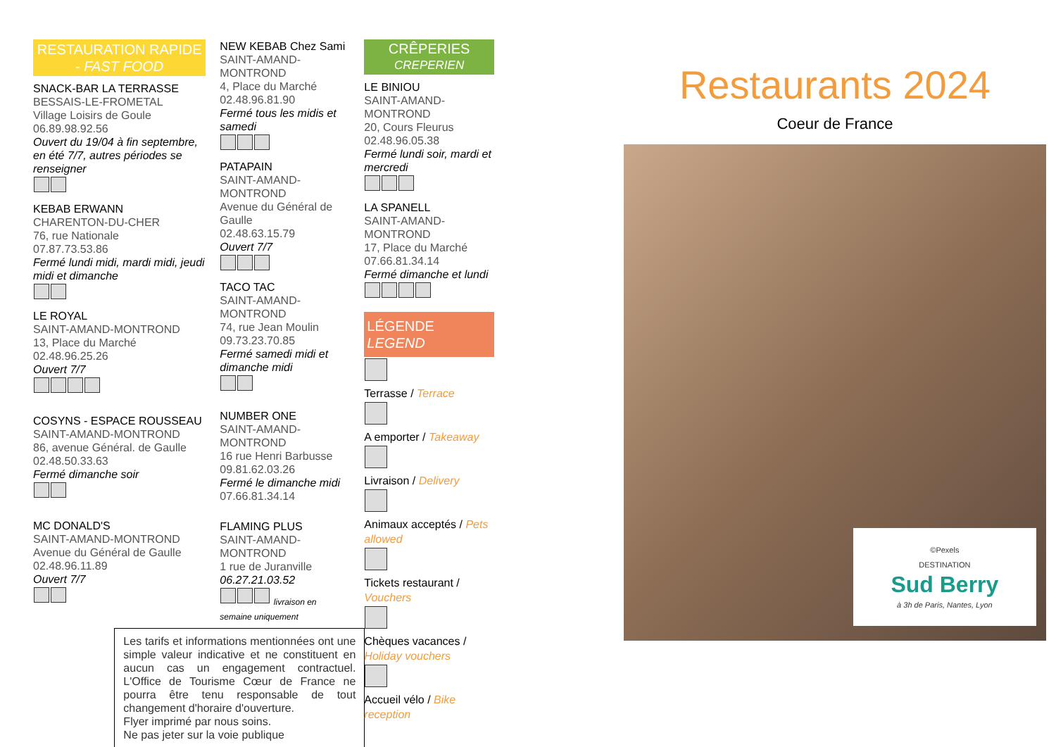RESTAURATION RAPIDE - FAST FOOD
SNACK-BAR LA TERRASSE
BESSAIS-LE-FROMETAL
Village Loisirs de Goule
06.89.98.92.56
Ouvert du 19/04 à fin septembre, en été 7/7, autres périodes se renseigner
KEBAB ERWANN
CHARENTON-DU-CHER
76, rue Nationale
07.87.73.53.86
Fermé lundi midi, mardi midi, jeudi midi et dimanche
LE ROYAL
SAINT-AMAND-MONTROND
13, Place du Marché
02.48.96.25.26
Ouvert 7/7
COSYNS - ESPACE ROUSSEAU
SAINT-AMAND-MONTROND
86, avenue Général. de Gaulle
02.48.50.33.63
Fermé dimanche soir
MC DONALD'S
SAINT-AMAND-MONTROND
Avenue du Général de Gaulle
02.48.96.11.89
Ouvert 7/7
NEW KEBAB Chez Sami
SAINT-AMAND-MONTROND
4, Place du Marché
02.48.96.81.90
Fermé tous les midis et samedi
PATAPAIN
SAINT-AMAND-MONTROND
Avenue du Général de Gaulle
02.48.63.15.79
Ouvert 7/7
TACO TAC
SAINT-AMAND-MONTROND
74, rue Jean Moulin
09.73.23.70.85
Fermé samedi midi et dimanche midi
NUMBER ONE
SAINT-AMAND-MONTROND
16 rue Henri Barbusse
09.81.62.03.26
Fermé le dimanche midi
07.66.81.34.14
FLAMING PLUS
SAINT-AMAND-MONTROND
1 rue de Juranville
06.27.21.03.52
livraison en semaine uniquement
Les tarifs et informations mentionnées ont une simple valeur indicative et ne constituent en aucun cas un engagement contractuel. L'Office de Tourisme Cœur de France ne pourra être tenu responsable de tout changement d'horaire d'ouverture.
Flyer imprimé par nous soins.
Ne pas jeter sur la voie publique
CRÊPERIES
CREPERIEN
LE BINIOU
SAINT-AMAND-MONTROND
20, Cours Fleurus
02.48.96.05.38
Fermé lundi soir, mardi et mercredi
LA SPANELL
SAINT-AMAND-MONTROND
17, Place du Marché
07.66.81.34.14
Fermé dimanche et lundi
LÉGENDE
LEGEND
Terrasse / Terrace
A emporter / Takeaway
Livraison / Delivery
Animaux acceptés / Pets allowed
Tickets restaurant / Vouchers
Chèques vacances / Holiday vouchers
Accueil vélo / Bike reception
Restaurants 2024
Coeur de France
©Pexels
DESTINATION
Sud Berry
à 3h de Paris, Nantes, Lyon